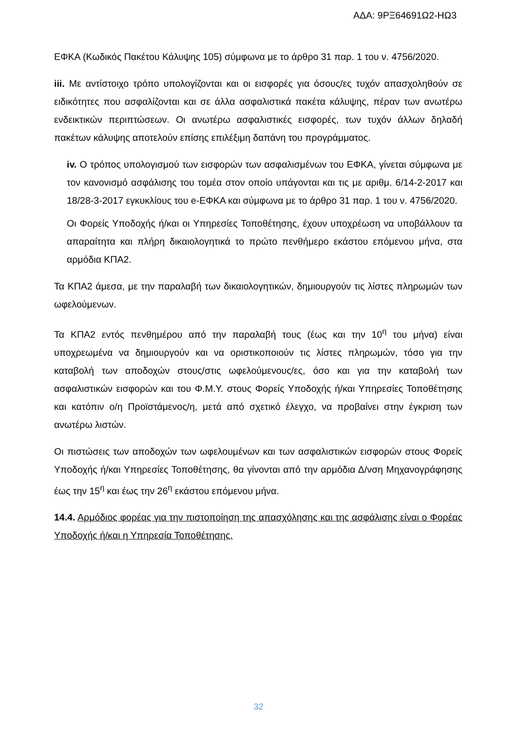ΑΔΑ: 9ΡΞ64691Ω2-ΗΩ3
ΕΦΚΑ (Κωδικός Πακέτου Κάλυψης 105) σύμφωνα με το άρθρο 31 παρ. 1 του ν. 4756/2020.
iii. Με αντίστοιχο τρόπο υπολογίζονται και οι εισφορές για όσους/ες τυχόν απασχοληθούν σε ειδικότητες που ασφαλίζονται και σε άλλα ασφαλιστικά πακέτα κάλυψης, πέραν των ανωτέρω ενδεικτικών περιπτώσεων. Οι ανωτέρω ασφαλιστικές εισφορές, των τυχόν άλλων δηλαδή πακέτων κάλυψης αποτελούν επίσης επιλέξιμη δαπάνη του προγράμματος.
iv. Ο τρόπος υπολογισμού των εισφορών των ασφαλισμένων του ΕΦΚΑ, γίνεται σύμφωνα με τον κανονισμό ασφάλισης του τομέα στον οποίο υπάγονται και τις με αριθμ. 6/14-2-2017 και 18/28-3-2017 εγκυκλίους του e-ΕΦΚΑ και σύμφωνα με το άρθρο 31 παρ. 1 του ν. 4756/2020.
Οι Φορείς Υποδοχής ή/και οι Υπηρεσίες Τοποθέτησης, έχουν υποχρέωση να υποβάλλουν τα απαραίτητα και πλήρη δικαιολογητικά το πρώτο πενθήμερο εκάστου επόμενου μήνα, στα αρμόδια ΚΠΑ2.
Τα ΚΠΑ2 άμεσα, με την παραλαβή των δικαιολογητικών, δημιουργούν τις λίστες πληρωμών των ωφελούμενων.
Τα ΚΠΑ2 εντός πενθημέρου από την παραλαβή τους (έως και την 10<sup>η</sup> του μήνα) είναι υποχρεωμένα να δημιουργούν και να οριστικοποιούν τις λίστες πληρωμών, τόσο για την καταβολή των αποδοχών στους/στις ωφελούμενους/ες, όσο και για την καταβολή των ασφαλιστικών εισφορών και του Φ.Μ.Υ. στους Φορείς Υποδοχής ή/και Υπηρεσίες Τοποθέτησης και κατόπιν ο/η Προϊστάμενος/η, μετά από σχετικό έλεγχο, να προβαίνει στην έγκριση των ανωτέρω λιστών.
Οι πιστώσεις των αποδοχών των ωφελουμένων και των ασφαλιστικών εισφορών στους Φορείς Υποδοχής ή/και Υπηρεσίες Τοποθέτησης, θα γίνονται από την αρμόδια Δ/νση Μηχανογράφησης έως την 15<sup>η</sup> και έως την 26<sup>η</sup> εκάστου επόμενου μήνα.
14.4. Αρμόδιος φορέας για την πιστοποίηση της απασχόλησης και της ασφάλισης είναι ο Φορέας Υποδοχής ή/και η Υπηρεσία Τοποθέτησης.
32